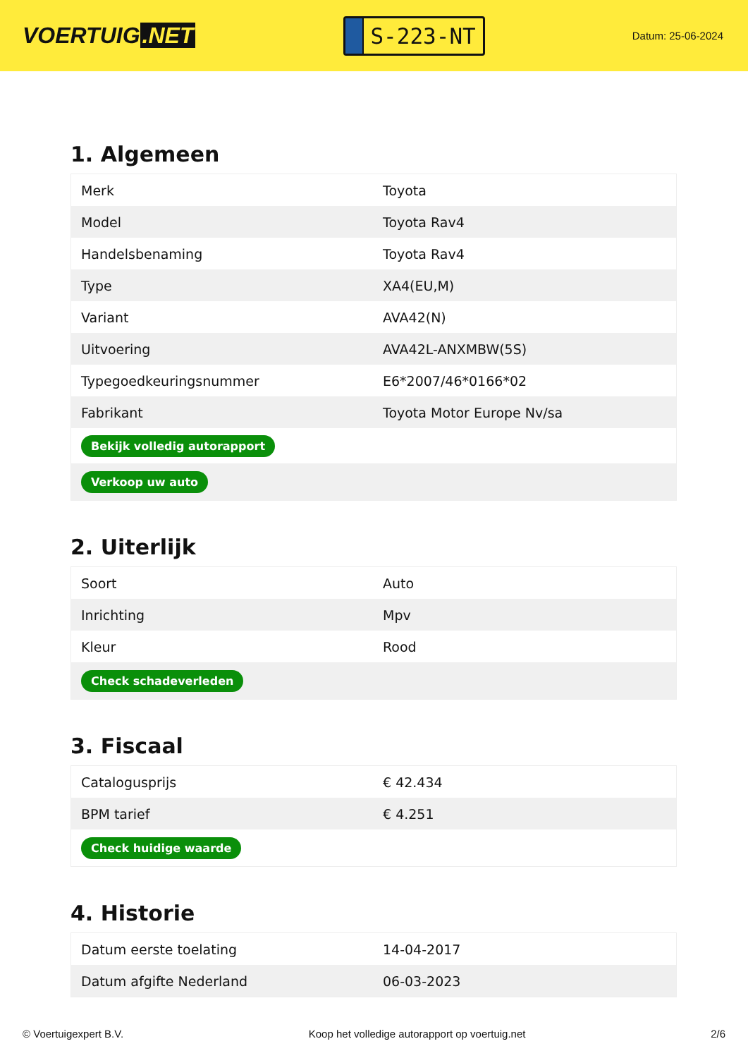VOERTUIG.NET
S-223-NT
Datum: 25-06-2024
1. Algemeen
| Merk | Toyota |
| Model | Toyota Rav4 |
| Handelsbenaming | Toyota Rav4 |
| Type | XA4(EU,M) |
| Variant | AVA42(N) |
| Uitvoering | AVA42L-ANXMBW(5S) |
| Typegoedkeuringsnummer | E6*2007/46*0166*02 |
| Fabrikant | Toyota Motor Europe Nv/sa |
| Bekijk volledig autorapport | |
| Verkoop uw auto | |
2. Uiterlijk
| Soort | Auto |
| Inrichting | Mpv |
| Kleur | Rood |
| Check schadeverleden | |
3. Fiscaal
| Catalogusprijs | € 42.434 |
| BPM tarief | € 4.251 |
| Check huidige waarde | |
4. Historie
| Datum eerste toelating | 14-04-2017 |
| Datum afgifte Nederland | 06-03-2023 |
© Voertuigexpert B.V. Koop het volledige autorapport op voertuig.net 2/6